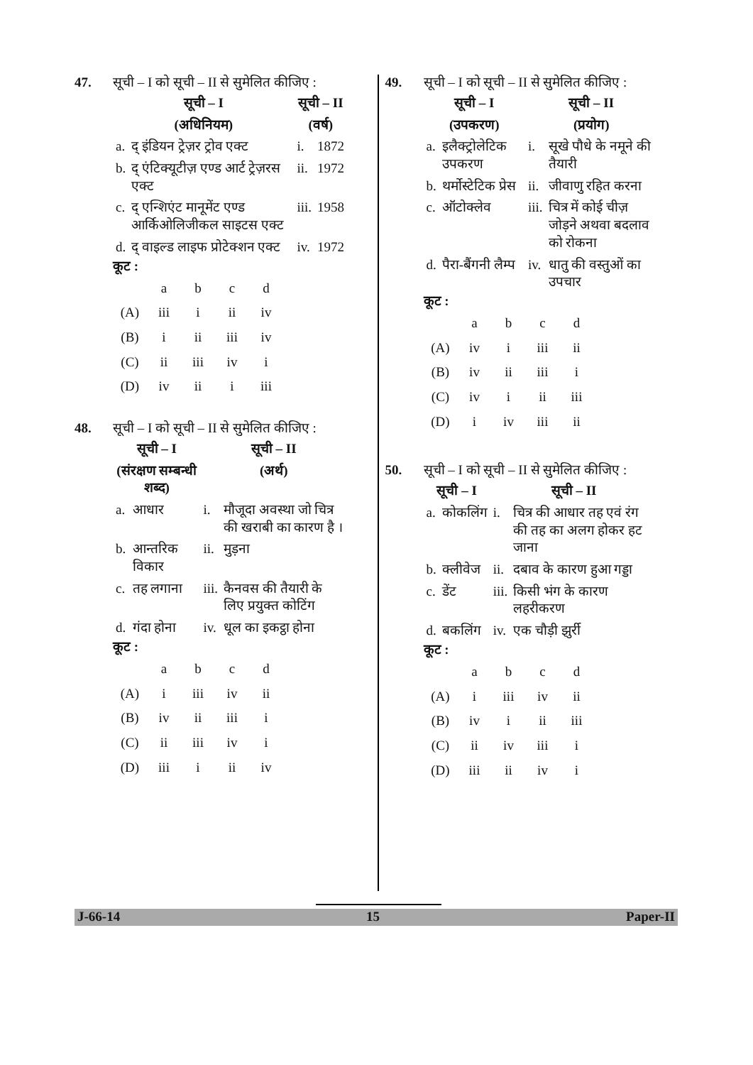47. सूची – I को सूची – II से सुमेलित कीजिए :
| सूची – I | | सूची – II | |
| (अधिनियम) | | (वर्ष) | |
| a. | द् इंडियन ट्रेज़र ट्रोव एक्ट | i. | 1872 |
| b. | द् एंटिक्यूटीज़ एण्ड आर्ट ट्रेज़रस एक्ट | ii. | 1972 |
| c. | द् एन्शिएंट मानूमेंट एण्ड आर्किओलिजीकल साइटस एक्ट | iii. | 1958 |
| d. | द् वाइल्ड लाइफ प्रोटेक्शन एक्ट | iv. | 1972 |
कूट :
| | a | b | c | d |
| (A) | iii | i | ii | iv |
| (B) | i | ii | iii | iv |
| (C) | ii | iii | iv | i |
| (D) | iv | ii | i | iii |
48. सूची – I को सूची – II से सुमेलित कीजिए :
| सूची – I | | सूची – II | |
| (संरक्षण सम्बन्धी शब्द) | | (अर्थ) | |
| a. | आधार | i. | मौजूदा अवस्था जो चित्र की खराबी का कारण है । |
| b. | आन्तरिक विकार | ii. | मुड़ना |
| c. | तह लगाना | iii. | कैनवस की तैयारी के लिए प्रयुक्त कोटिंग |
| d. | गंदा होना | iv. | धूल का इकट्ठा होना |
कूट :
| | a | b | c | d |
| (A) | i | iii | iv | ii |
| (B) | iv | ii | iii | i |
| (C) | ii | iii | iv | i |
| (D) | iii | i | ii | iv |
49. सूची – I को सूची – II से सुमेलित कीजिए :
| सूची – I | | सूची – II | |
| (उपकरण) | | (प्रयोग) | |
| a. | इलैक्ट्रोलेटिक उपकरण | i. | सूखे पौधे के नमूने की तैयारी |
| b. | थर्मोस्टेटिक प्रेस | ii. | जीवाणु रहित करना |
| c. | ऑटोक्लेव | iii. | चित्र में कोई चीज़ जोड़ने अथवा बदलाव को रोकना |
| d. | पैरा-बैंगनी लैम्प | iv. | धातु की वस्तुओं का उपचार |
कूट :
| | a | b | c | d |
| (A) | iv | i | iii | ii |
| (B) | iv | ii | iii | i |
| (C) | iv | i | ii | iii |
| (D) | i | iv | iii | ii |
50. सूची – I को सूची – II से सुमेलित कीजिए :
| सूची – I | | सूची – II | |
| a. | कोकलिंग | i. | चित्र की आधार तह एवं रंग की तह का अलग होकर हट जाना |
| b. | क्लीवेज | ii. | दबाव के कारण हुआ गड्डा |
| c. | डेंट | iii. | किसी भंग के कारण लहरीकरण |
| d. | बकलिंग | iv. | एक चौड़ी झुर्री |
कूट :
| | a | b | c | d |
| (A) | i | iii | iv | ii |
| (B) | iv | i | ii | iii |
| (C) | ii | iv | iii | i |
| (D) | iii | ii | iv | i |
J-66-14 15 Paper-II